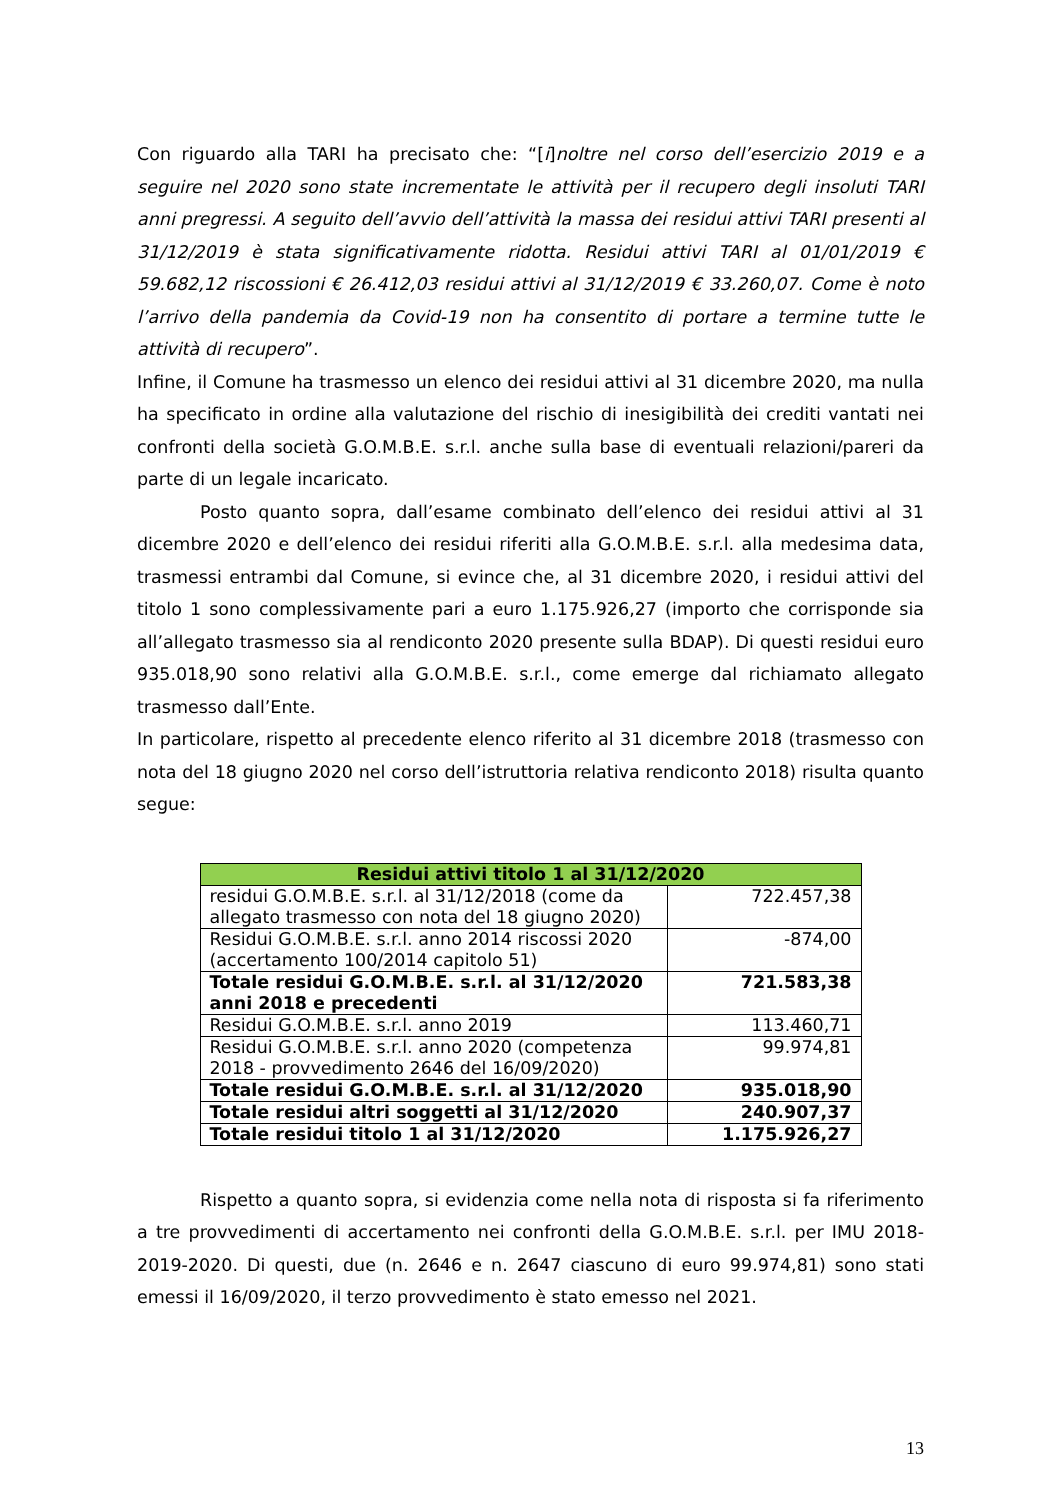Con riguardo alla TARI ha precisato che: “[i]noltre nel corso dell’esercizio 2019 e a seguire nel 2020 sono state incrementate le attività per il recupero degli insoluti TARI anni pregressi. A seguito dell’avvio dell’attività la massa dei residui attivi TARI presenti al 31/12/2019 è stata significativamente ridotta. Residui attivi TARI al 01/01/2019 € 59.682,12 riscossioni € 26.412,03 residui attivi al 31/12/2019 € 33.260,07. Come è noto l’arrivo della pandemia da Covid-19 non ha consentito di portare a termine tutte le attività di recupero”.
Infine, il Comune ha trasmesso un elenco dei residui attivi al 31 dicembre 2020, ma nulla ha specificato in ordine alla valutazione del rischio di inesigibilità dei crediti vantati nei confronti della società G.O.M.B.E. s.r.l. anche sulla base di eventuali relazioni/pareri da parte di un legale incaricato.
Posto quanto sopra, dall’esame combinato dell’elenco dei residui attivi al 31 dicembre 2020 e dell’elenco dei residui riferiti alla G.O.M.B.E. s.r.l. alla medesima data, trasmessi entrambi dal Comune, si evince che, al 31 dicembre 2020, i residui attivi del titolo 1 sono complessivamente pari a euro 1.175.926,27 (importo che corrisponde sia all’allegato trasmesso sia al rendiconto 2020 presente sulla BDAP). Di questi residui euro 935.018,90 sono relativi alla G.O.M.B.E. s.r.l., come emerge dal richiamato allegato trasmesso dall’Ente.
In particolare, rispetto al precedente elenco riferito al 31 dicembre 2018 (trasmesso con nota del 18 giugno 2020 nel corso dell’istruttoria relativa rendiconto 2018) risulta quanto segue:
| Residui attivi titolo 1 al 31/12/2020 | |
| --- | --- |
| residui G.O.M.B.E. s.r.l. al 31/12/2018 (come da allegato trasmesso con nota del 18 giugno 2020) | 722.457,38 |
| Residui G.O.M.B.E. s.r.l. anno 2014 riscossi 2020 (accertamento 100/2014 capitolo 51) | -874,00 |
| Totale residui G.O.M.B.E. s.r.l. al 31/12/2020 anni 2018 e precedenti | 721.583,38 |
| Residui G.O.M.B.E. s.r.l. anno 2019 | 113.460,71 |
| Residui G.O.M.B.E. s.r.l. anno 2020 (competenza 2018 - provvedimento 2646 del 16/09/2020) | 99.974,81 |
| Totale residui G.O.M.B.E. s.r.l. al 31/12/2020 | 935.018,90 |
| Totale residui altri soggetti al 31/12/2020 | 240.907,37 |
| Totale residui titolo 1 al 31/12/2020 | 1.175.926,27 |
Rispetto a quanto sopra, si evidenzia come nella nota di risposta si fa riferimento a tre provvedimenti di accertamento nei confronti della G.O.M.B.E. s.r.l. per IMU 2018-2019-2020. Di questi, due (n. 2646 e n. 2647 ciascuno di euro 99.974,81) sono stati emessi il 16/09/2020, il terzo provvedimento è stato emesso nel 2021.
13